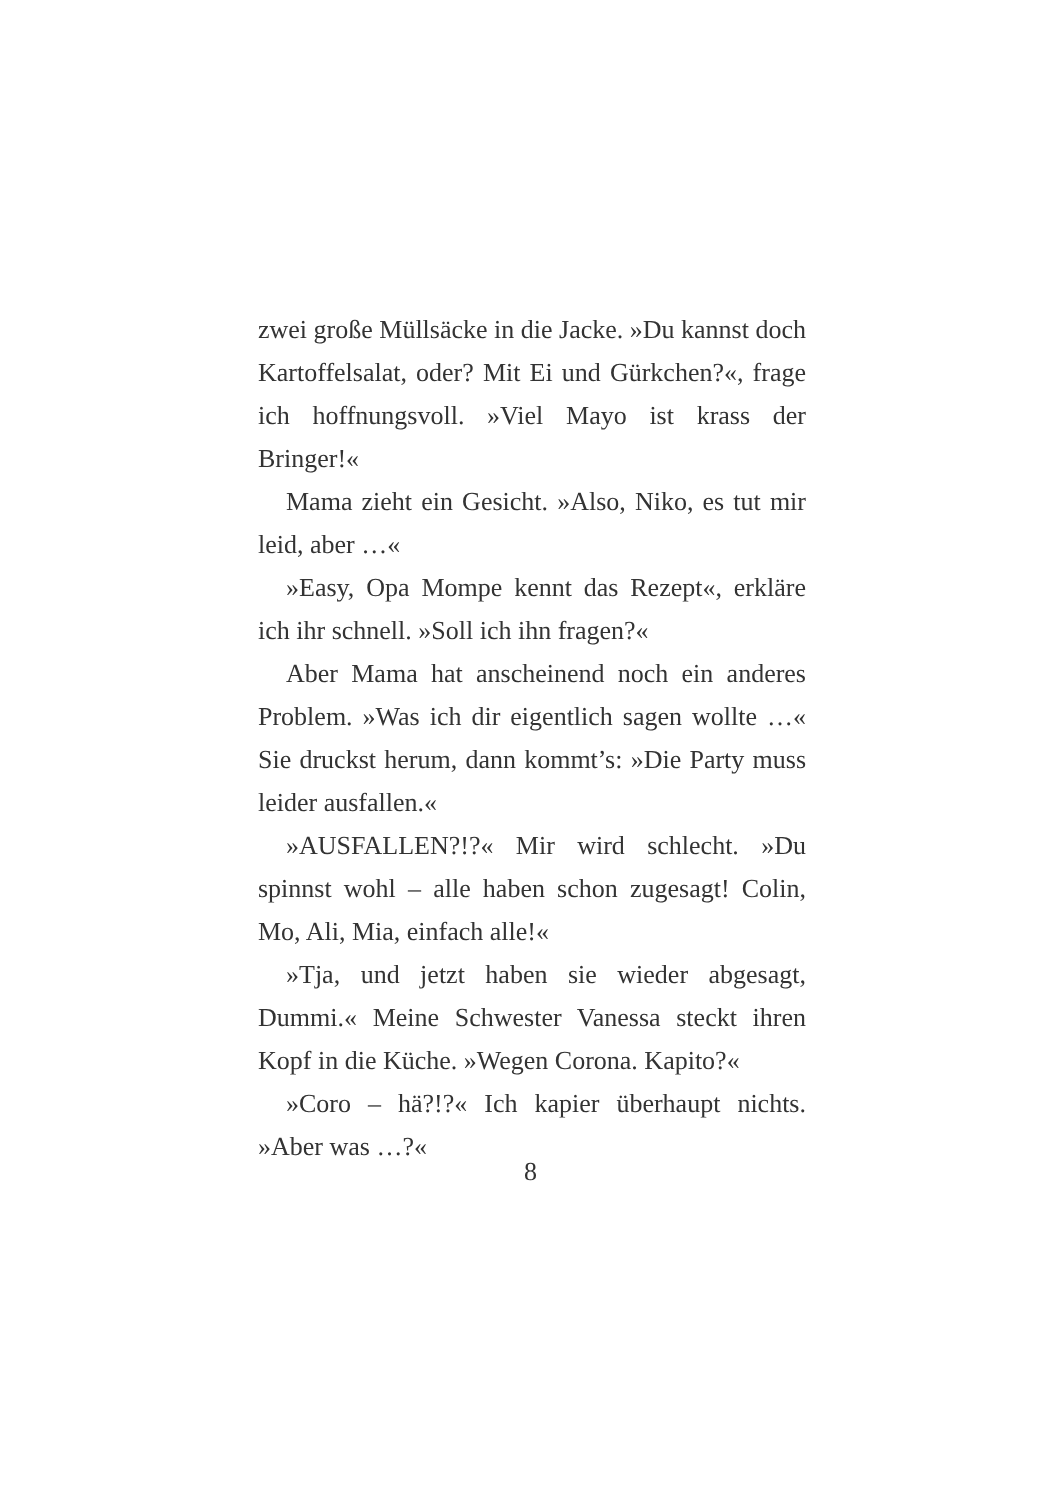zwei große Müllsäcke in die Jacke. »Du kannst doch Kartoffelsalat, oder? Mit Ei und Gürkchen?«, frage ich hoffnungsvoll. »Viel Mayo ist krass der Bringer!«
Mama zieht ein Gesicht. »Also, Niko, es tut mir leid, aber …«
»Easy, Opa Mompe kennt das Rezept«, erkläre ich ihr schnell. »Soll ich ihn fragen?«
Aber Mama hat anscheinend noch ein anderes Problem. »Was ich dir eigentlich sagen wollte …« Sie druckst herum, dann kommt’s: »Die Party muss leider ausfallen.«
»AUSFALLEN?!?« Mir wird schlecht. »Du spinnst wohl – alle haben schon zugesagt! Colin, Mo, Ali, Mia, einfach alle!«
»Tja, und jetzt haben sie wieder abgesagt, Dummi.« Meine Schwester Vanessa steckt ihren Kopf in die Küche. »Wegen Corona. Kapito?«
»Coro – hä?!?« Ich kapier überhaupt nichts. »Aber was …?«
8